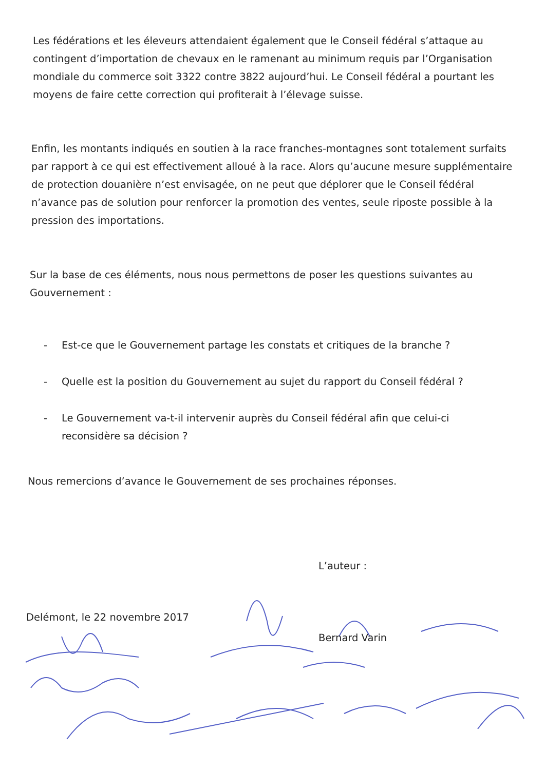Les fédérations et les éleveurs attendaient également que le Conseil fédéral s’attaque au contingent d’importation de chevaux en le ramenant au minimum requis par l’Organisation mondiale du commerce soit 3322 contre 3822 aujourd’hui. Le Conseil fédéral a pourtant les moyens de faire cette correction qui profiterait à l’élevage suisse.
Enfin, les montants indiqués en soutien à la race franches-montagnes sont totalement surfaits par rapport à ce qui est effectivement alloué à la race. Alors qu’aucune mesure supplémentaire de protection douanière n’est envisagée, on ne peut que déplorer que le Conseil fédéral n’avance pas de solution pour renforcer la promotion des ventes, seule riposte possible à la pression des importations.
Sur la base de ces éléments, nous nous permettons de poser les questions suivantes au Gouvernement :
- Est-ce que le Gouvernement partage les constats et critiques de la branche ?
- Quelle est la position du Gouvernement au sujet du rapport du Conseil fédéral ?
- Le Gouvernement va-t-il intervenir auprès du Conseil fédéral afin que celui-ci reconsidère sa décision ?
Nous remercions d’avance le Gouvernement de ses prochaines réponses.
L’auteur :
Bernard Varin
Delémont, le 22 novembre 2017